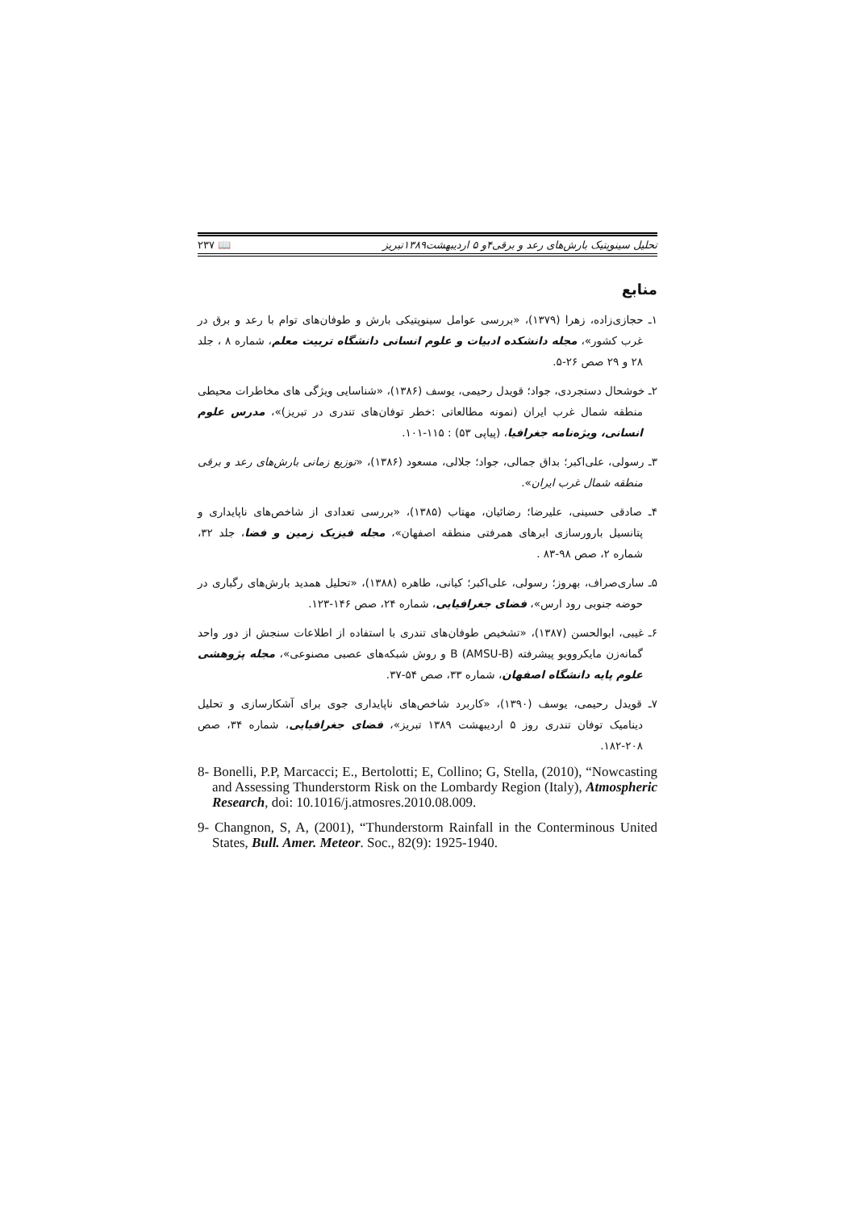تحلیل سینوپتیک بارش‌های رعد و برقی۴و ۵ اردیبهشت۱۳۸۹تبریز 📖 ۲۳۷
منابع
۱ـ حجازی‌زاده، زهرا (۱۳۷۹)، «بررسی عوامل سینوپتیکی بارش و طوفان‌های توام با رعد و برق در غرب کشور»، مجله دانشکده ادبیات و علوم انسانی دانشگاه تربیت معلم، شماره ۸ ، جلد ۲۸ و ۲۹ صص ۲۶-۵.
۲ـ خوشحال دستجردی، جواد؛ قویدل رحیمی، یوسف (۱۳۸۶)، «شناسایی ویژگی های مخاطرات محیطی منطقه شمال غرب ایران (نمونه مطالعاتی :خطر توفان‌های تندری در تبریز)»، مدرس علوم انسانی، ویژه‌نامه جغرافیا، (پیاپی ۵۳) : ۱۱۵-۱۰۱.
۳ـ رسولی، علی‌اکبر؛ بداق جمالی، جواد؛ جلالی، مسعود (۱۳۸۶)، «توزیع زمانی بارش‌های رعد و برقی منطقه شمال غرب ایران».
۴ـ صادقی حسینی، علیرضا؛ رضائیان، مهتاب (۱۳۸۵)، «بررسی تعدادی از شاخص‌های ناپایداری و پتانسیل بارورسازی ابرهای همرفتی منطقه اصفهان»، مجله فیزیک زمین و فضا، جلد ۳۲، شماره ۲، صص ۹۸-۸۳ .
۵ـ ساری‌صراف، بهروز؛ رسولی، علی‌اکبر؛ کیانی، طاهره (۱۳۸۸)، «تحلیل همدید بارش‌های رگباری در حوضه جنوبی رود ارس»، فضای جغرافیایی، شماره ۲۴، صص ۱۴۶-۱۲۳.
۶ـ غیبی، ابوالحسن (۱۳۸۷)، «تشخیص طوفان‌های تندری با استفاده از اطلاعات سنجش از دور واحد گمانه‌زن مایکروویو پیشرفته B (AMSU-B) و روش شبکه‌های عصبی مصنوعی»، مجله پژوهشی علوم پایه دانشگاه اصفهان، شماره ۳۳، صص ۵۴-۳۷.
۷ـ قویدل رحیمی، یوسف (۱۳۹۰)، «کاربرد شاخص‌های ناپایداری جوی برای آشکارسازی و تحلیل دینامیک توفان تندری روز ۵ اردیبهشت ۱۳۸۹ تبریز»، فضای جغرافیایی، شماره ۳۴، صص ۲۰۸-۱۸۲.
8- Bonelli, P.P, Marcacci; E., Bertolotti; E, Collino; G, Stella, (2010), “Nowcasting and Assessing Thunderstorm Risk on the Lombardy Region (Italy), Atmospheric Research, doi: 10.1016/j.atmosres.2010.08.009.
9- Changnon, S, A, (2001), “Thunderstorm Rainfall in the Conterminous United States, Bull. Amer. Meteor. Soc., 82(9): 1925-1940.